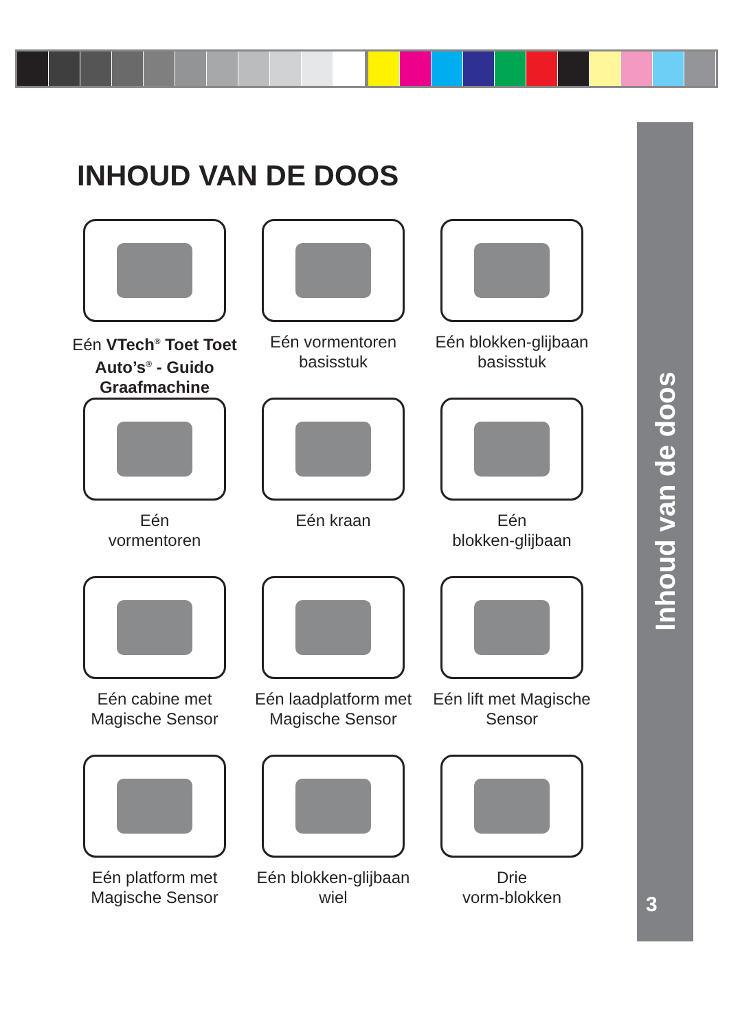Inhoud van de doos
3
INHOUD VAN DE DOOS
Eén VTech<sup>®</sup> Toet Toet Auto’s<sup>®</sup> - Guido Graafmachine
Eén vormentoren basisstuk
Eén blokken-glijbaan basisstuk
Eén
vormentoren
Eén kraan
Eén
blokken-glijbaan
Eén cabine met Magische Sensor
Eén laadplatform met Magische Sensor
Eén lift met Magische Sensor
Eén platform met Magische Sensor
Eén blokken-glijbaan wiel
Drie
vorm-blokken